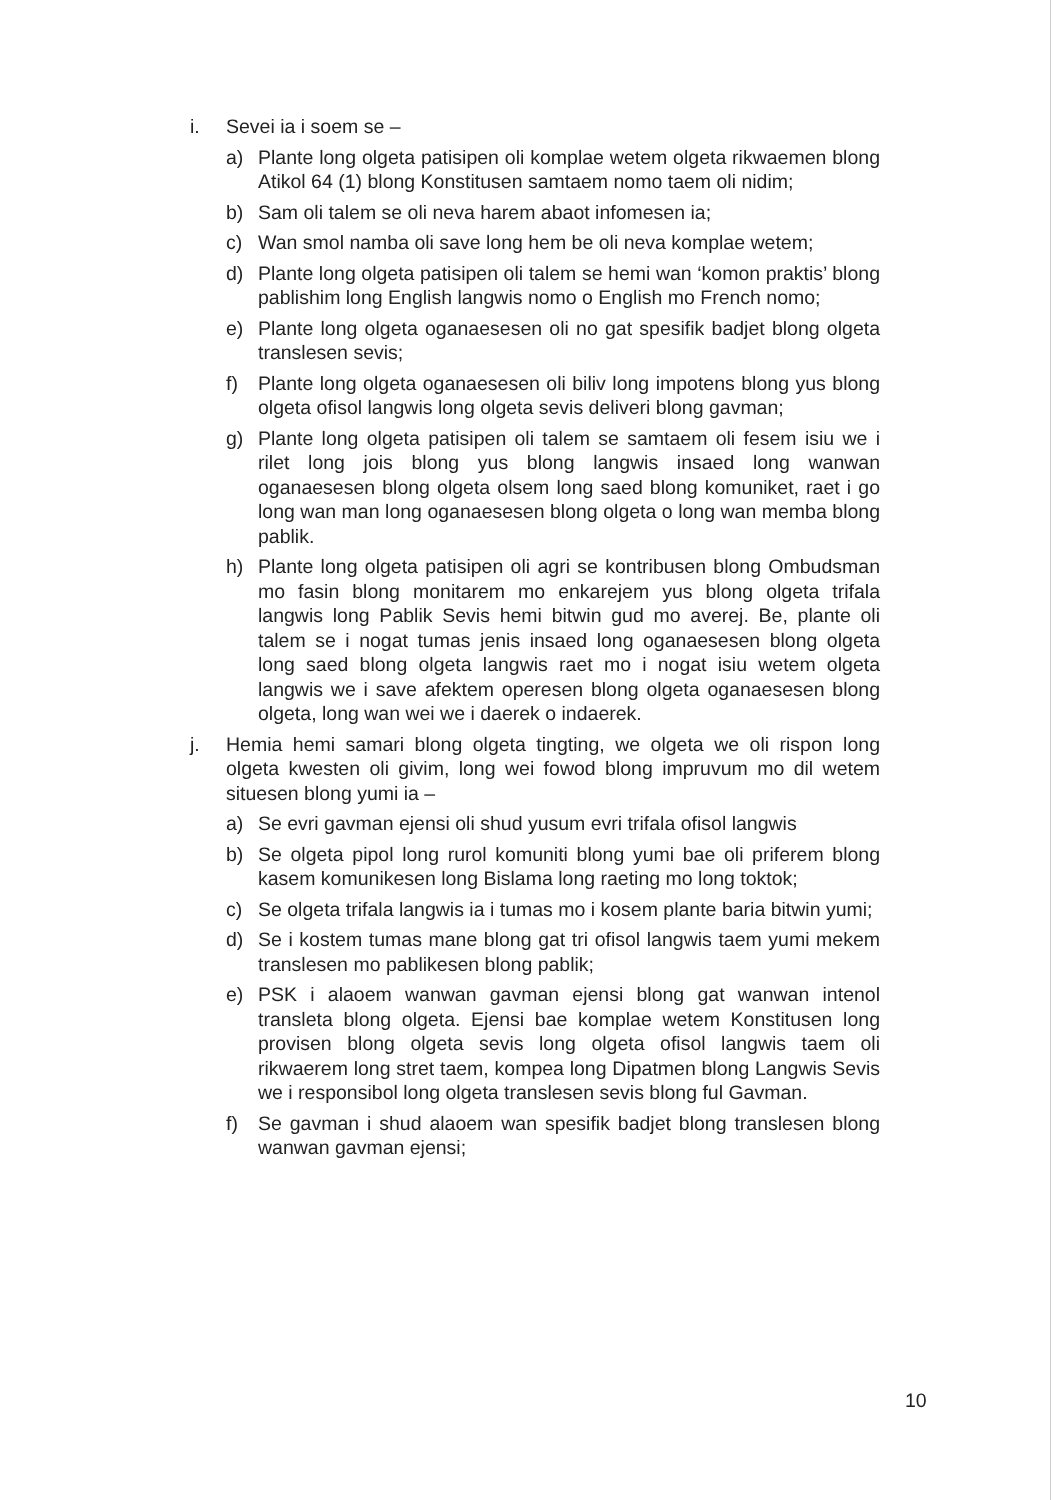i. Sevei ia i soem se –
a) Plante long olgeta patisipen oli komplae wetem olgeta rikwaemen blong Atikol 64 (1) blong Konstitusen samtaem nomo taem oli nidim;
b) Sam oli talem se oli neva harem abaot infomesen ia;
c) Wan smol namba oli save long hem be oli neva komplae wetem;
d) Plante long olgeta patisipen oli talem se hemi wan ‘komon praktis’ blong pablishim long English langwis nomo o English mo French nomo;
e) Plante long olgeta oganaesesen oli no gat spesifik badjet blong olgeta translesen sevis;
f) Plante long olgeta oganaesesen oli biliv long impotens blong yus blong olgeta ofisol langwis long olgeta sevis deliveri blong gavman;
g) Plante long olgeta patisipen oli talem se samtaem oli fesem isiu we i rilet long jois blong yus blong langwis insaed long wanwan oganaesesen blong olgeta olsem long saed blong komuniket, raet i go long wan man long oganaesesen blong olgeta o long wan memba blong pablik.
h) Plante long olgeta patisipen oli agri se kontribusen blong Ombudsman mo fasin blong monitarem mo enkarejem yus blong olgeta trifala langwis long Pablik Sevis hemi bitwin gud mo averej. Be, plante oli talem se i nogat tumas jenis insaed long oganaesesen blong olgeta long saed blong olgeta langwis raet mo i nogat isiu wetem olgeta langwis we i save afektem operesen blong olgeta oganaesesen blong olgeta, long wan wei we i daerek o indaerek.
j. Hemia hemi samari blong olgeta tingting, we olgeta we oli rispon long olgeta kwesten oli givim, long wei fowod blong impruvum mo dil wetem situesen blong yumi ia –
a) Se evri gavman ejensi oli shud yusum evri trifala ofisol langwis
b) Se olgeta pipol long rurol komuniti blong yumi bae oli priferem blong kasem komunikesen long Bislama long raeting mo long toktok;
c) Se olgeta trifala langwis ia i tumas mo i kosem plante baria bitwin yumi;
d) Se i kostem tumas mane blong gat tri ofisol langwis taem yumi mekem translesen mo pablikesen blong pablik;
e) PSK i alaoem wanwan gavman ejensi blong gat wanwan intenol transleta blong olgeta. Ejensi bae komplae wetem Konstitusen long provisen blong olgeta sevis long olgeta ofisol langwis taem oli rikwaerem long stret taem, kompea long Dipatmen blong Langwis Sevis we i responsibol long olgeta translesen sevis blong ful Gavman.
f) Se gavman i shud alaoem wan spesifik badjet blong translesen blong wanwan gavman ejensi;
10